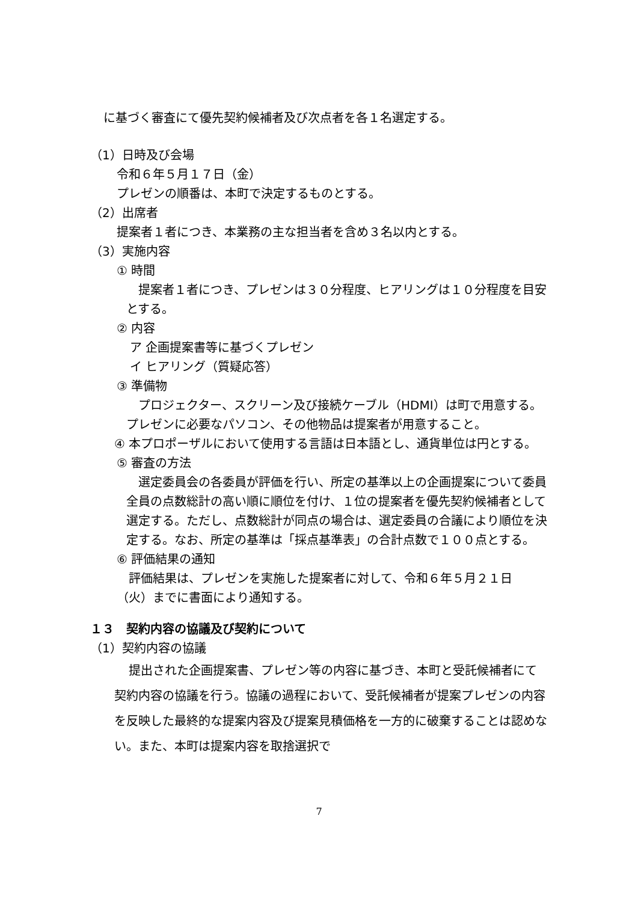に基づく審査にて優先契約候補者及び次点者を各１名選定する。
（1）日時及び会場
令和６年５月１７日（金）
プレゼンの順番は、本町で決定するものとする。
（2）出席者
提案者１者につき、本業務の主な担当者を含め３名以内とする。
（3）実施内容
① 時間
提案者１者につき、プレゼンは３０分程度、ヒアリングは１０分程度を目安とする。
② 内容
ア 企画提案書等に基づくプレゼン
イ ヒアリング（質疑応答）
③ 準備物
プロジェクター、スクリーン及び接続ケーブル（HDMI）は町で用意する。プレゼンに必要なパソコン、その他物品は提案者が用意すること。
④ 本プロポーザルにおいて使用する言語は日本語とし、通貨単位は円とする。
⑤ 審査の方法
選定委員会の各委員が評価を行い、所定の基準以上の企画提案について委員全員の点数総計の高い順に順位を付け、１位の提案者を優先契約候補者として選定する。ただし、点数総計が同点の場合は、選定委員の合議により順位を決定する。なお、所定の基準は「採点基準表」の合計点数で１００点とする。
⑥ 評価結果の通知
評価結果は、プレゼンを実施した提案者に対して、令和６年５月２１日（火）までに書面により通知する。
１３　契約内容の協議及び契約について
（1）契約内容の協議
提出された企画提案書、プレゼン等の内容に基づき、本町と受託候補者にて契約内容の協議を行う。協議の過程において、受託候補者が提案プレゼンの内容を反映した最終的な提案内容及び提案見積価格を一方的に破棄することは認めない。また、本町は提案内容を取捨選択で
7